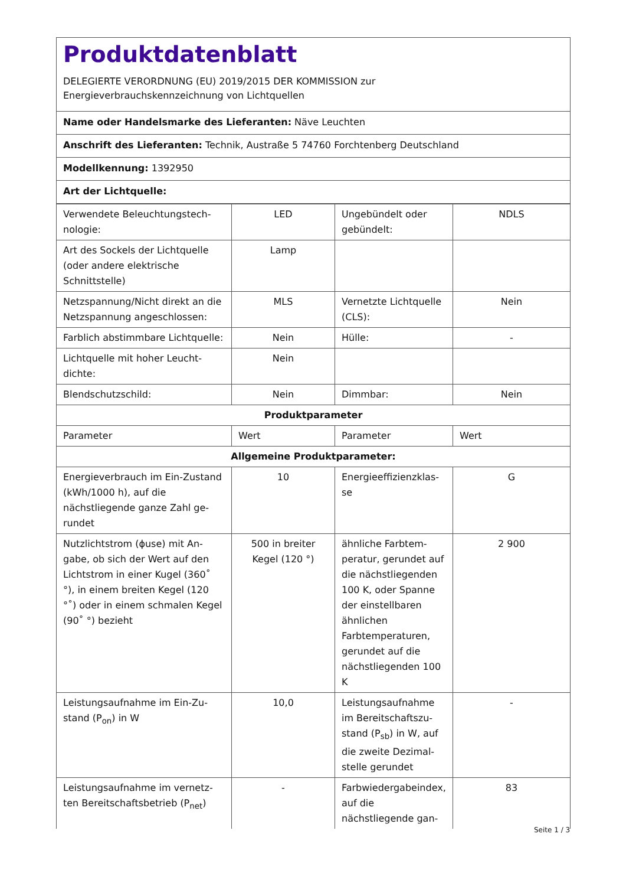Produktdatenblatt
DELEGIERTE VERORDNUNG (EU) 2019/2015 DER KOMMISSION zur
Energieverbrauchskennzeichnung von Lichtquellen
Name oder Handelsmarke des Lieferanten: Näve Leuchten
Anschrift des Lieferanten: Technik, Austraße 5 74760 Forchtenberg Deutschland
Modellkennung: 1392950
Art der Lichtquelle:
| Verwendete Beleuchtungstech­nologie: | LED | Ungebündelt oder gebündelt: | NDLS |
| Art des Sockels der Lichtquelle (oder andere elektrische Schnittstelle) | Lamp | | |
| Netzspannung/Nicht direkt an die Netzspannung angeschlos­sen: | MLS | Vernetzte Lichtquel­le (CLS): | Nein |
| Farblich abstimmbare Licht­quelle: | Nein | Hülle: | - |
| Lichtquelle mit hoher Leucht­dichte: | Nein | | |
| Blendschutzschild: | Nein | Dimmbar: | Nein |
| Produktparameter | | | |
| Parameter | Wert | Parameter | Wert |
| Allgemeine Produktparameter: | | | |
| Energieverbrauch im Ein-Zu­stand (kWh/1000 h), auf die nächstliegende ganze Zahl ge­rundet | 10 | Energieeffizienzklas­se | G |
| Nutzlichtstrom (ϕuse) mit An­gabe, ob sich der Wert auf den Lichtstrom in einer Kugel (360˚ °), in einem breiten Kegel (120 °˚) oder in einem schmalen Kegel (90˚ °) bezieht | 500 in breiter Kegel (120 °) | ähnliche Farbtem­peratur, gerundet auf die nächst­liegenden 100 K, oder Spanne der einstellbaren ähnli­chen Farbtempera­turen, gerundet auf die nächstliegenden 100 K | 2 900 |
| Leistungsaufnahme im Ein-Zu­stand (P<sub>on</sub>) in W | 10,0 | Leistungsaufnahme im Bereitschaftszu­stand (P<sub>sb</sub>) in W, auf die zweite Dezimal­stelle gerundet | - |
| Leistungsaufnahme im vernetz­ten Bereitschaftsbetrieb (P<sub>net</sub>) | - | Farbwiedergabein­dex, auf die nächstliegende gan- | 83 |
Seite 1 / 3